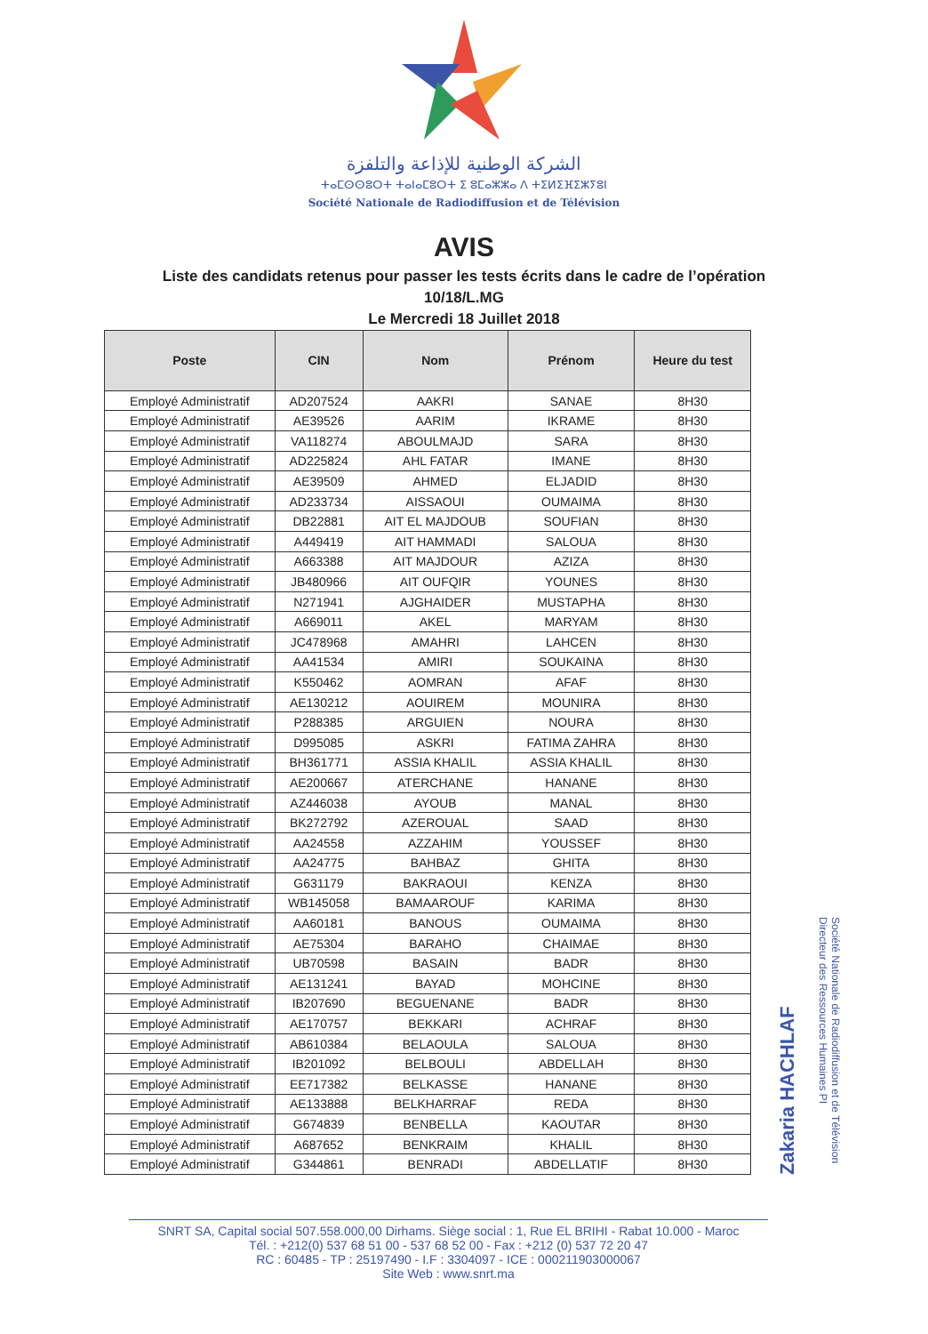الشركة الوطنية للإذاعة والتلفزة
ⵜⴰⵎⵙⵙⵓⵔⵜ ⵜⴰⵏⴰⵎⵓⵔⵜ ⵉ ⵓⵎⴰⵣⵣⴰ ⴷ ⵜⵉⵍⵉⴼⵉⵣⵢⵓⵏ
Société Nationale de Radiodiffusion et de Télévision
AVIS
Liste des candidats retenus pour passer les tests écrits dans le cadre de l’opération
10/18/L.MG
Le Mercredi 18 Juillet 2018
| Poste | CIN | Nom | Prénom | Heure du test |
| --- | --- | --- | --- | --- |
| Employé Administratif | AD207524 | AAKRI | SANAE | 8H30 |
| Employé Administratif | AE39526 | AARIM | IKRAME | 8H30 |
| Employé Administratif | VA118274 | ABOULMAJD | SARA | 8H30 |
| Employé Administratif | AD225824 | AHL FATAR | IMANE | 8H30 |
| Employé Administratif | AE39509 | AHMED | ELJADID | 8H30 |
| Employé Administratif | AD233734 | AISSAOUI | OUMAIMA | 8H30 |
| Employé Administratif | DB22881 | AIT EL MAJDOUB | SOUFIAN | 8H30 |
| Employé Administratif | A449419 | AIT HAMMADI | SALOUA | 8H30 |
| Employé Administratif | A663388 | AIT MAJDOUR | AZIZA | 8H30 |
| Employé Administratif | JB480966 | AIT OUFQIR | YOUNES | 8H30 |
| Employé Administratif | N271941 | AJGHAIDER | MUSTAPHA | 8H30 |
| Employé Administratif | A669011 | AKEL | MARYAM | 8H30 |
| Employé Administratif | JC478968 | AMAHRI | LAHCEN | 8H30 |
| Employé Administratif | AA41534 | AMIRI | SOUKAINA | 8H30 |
| Employé Administratif | K550462 | AOMRAN | AFAF | 8H30 |
| Employé Administratif | AE130212 | AOUIREM | MOUNIRA | 8H30 |
| Employé Administratif | P288385 | ARGUIEN | NOURA | 8H30 |
| Employé Administratif | D995085 | ASKRI | FATIMA ZAHRA | 8H30 |
| Employé Administratif | BH361771 | ASSIA KHALIL | ASSIA KHALIL | 8H30 |
| Employé Administratif | AE200667 | ATERCHANE | HANANE | 8H30 |
| Employé Administratif | AZ446038 | AYOUB | MANAL | 8H30 |
| Employé Administratif | BK272792 | AZEROUAL | SAAD | 8H30 |
| Employé Administratif | AA24558 | AZZAHIM | YOUSSEF | 8H30 |
| Employé Administratif | AA24775 | BAHBAZ | GHITA | 8H30 |
| Employé Administratif | G631179 | BAKRAOUI | KENZA | 8H30 |
| Employé Administratif | WB145058 | BAMAAROUF | KARIMA | 8H30 |
| Employé Administratif | AA60181 | BANOUS | OUMAIMA | 8H30 |
| Employé Administratif | AE75304 | BARAHO | CHAIMAE | 8H30 |
| Employé Administratif | UB70598 | BASAIN | BADR | 8H30 |
| Employé Administratif | AE131241 | BAYAD | MOHCINE | 8H30 |
| Employé Administratif | IB207690 | BEGUENANE | BADR | 8H30 |
| Employé Administratif | AE170757 | BEKKARI | ACHRAF | 8H30 |
| Employé Administratif | AB610384 | BELAOULA | SALOUA | 8H30 |
| Employé Administratif | IB201092 | BELBOULI | ABDELLAH | 8H30 |
| Employé Administratif | EE717382 | BELKASSE | HANANE | 8H30 |
| Employé Administratif | AE133888 | BELKHARRAF | REDA | 8H30 |
| Employé Administratif | G674839 | BENBELLA | KAOUTAR | 8H30 |
| Employé Administratif | A687652 | BENKRAIM | KHALIL | 8H30 |
| Employé Administratif | G344861 | BENRADI | ABDELLATIF | 8H30 |
Zakaria HACHLAF
Société Nationale de Radiodiffusion et de Télévision
Directeur des Ressources Humaines PI
SNRT SA, Capital social 507.558.000,00 Dirhams. Siège social : 1, Rue EL BRIHI - Rabat 10.000 - Maroc
Tél. : +212(0) 537 68 51 00 - 537 68 52 00 - Fax : +212 (0) 537 72 20 47
RC : 60485 - TP : 25197490 - I.F : 3304097 - ICE : 000211903000067
Site Web : www.snrt.ma